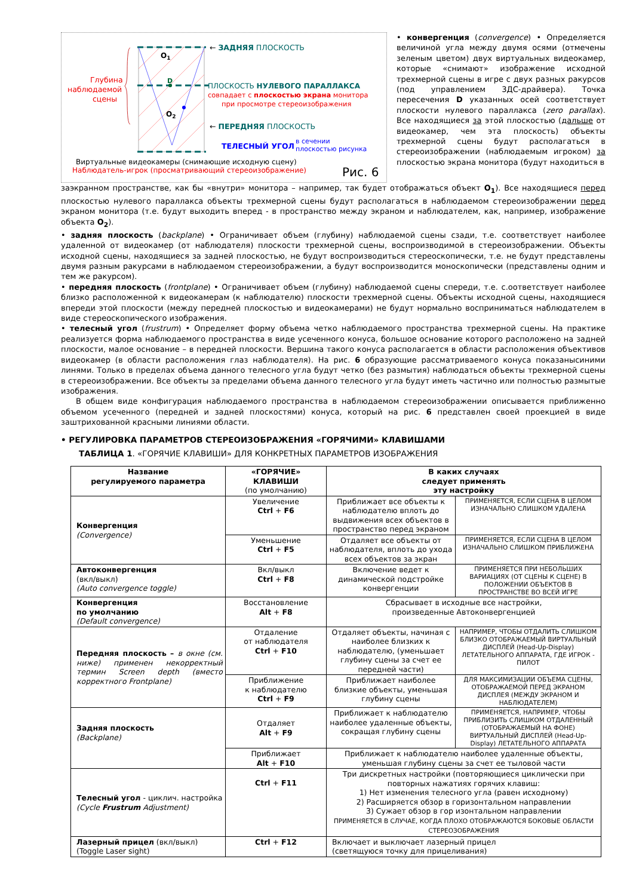Глубина
наблюдаемой
сцены
O1
D
O2
← ЗАДНЯЯ ПЛОСКОСТЬ
ПЛОСКОСТЬ НУЛЕВОГО ПАРАЛЛАКСА
совпадает с плоскостью экрана монитора
при просмотре стереоизображения
← ПЕРЕДНЯЯ ПЛОСКОСТЬ
ТЕЛЕСНЫЙ УГОЛ
в сечении
плоскостью рисунка
Виртуальные видеокамеры (снимающие исходную сцену)
Наблюдатель-игрок (просматривающий стереоизображение)
Рис. 6
• конвергенция (convergence) • Определяется величиной угла между двумя осями (отмечены зеленым цветом) двух виртуальных видеокамер, которые «снимают» изображение исходной трехмерной сцены в игре с двух разных ракурсов (под управлением 3ДС-драйвера). Точка пересечения D указанных осей соответствует плоскости нулевого параллакса (zero parallax). Все находящиеся за этой плоскостью (дальше от видеокамер, чем эта плоскость) объекты трехмерной сцены будут располагаться в стереоизображении (наблюдаемым игроком) за плоскостью экрана монитора (будут находиться в
заэкранном пространстве, как бы «внутри» монитора – например, так будет отображаться объект O<sub>1</sub>). Все находящиеся перед плоскостью нулевого параллакса объекты трехмерной сцены будут располагаться в наблюдаемом стереоизображении перед экраном монитора (т.е. будут выходить вперед - в пространство между экраном и наблюдателем, как, например, изображение объекта O<sub>2</sub>).
• задняя плоскость (backplane) • Ограничивает объем (глубину) наблюдаемой сцены сзади, т.е. соответствует наиболее удаленной от видеокамер (от наблюдателя) плоскости трехмерной сцены, воспроизводимой в стереоизображении. Объекты исходной сцены, находящиеся за задней плоскостью, не будут воспроизводиться стереоскопически, т.е. не будут представлены двумя разным ракурсами в наблюдаемом стереоизображении, а будут воспроизводится моноскопически (представлены одним и тем же ракурсом).
• передняя плоскость (frontplane) • Ограничивает объем (глубину) наблюдаемой сцены спереди, т.е. с.оответствует наиболее близко расположенной к видеокамерам (к наблюдателю) плоскости трехмерной сцены. Объекты исходной сцены, находящиеся впереди этой плоскости (между передней плоскостью и видеокамерами) не будут нормально воспринима­ться наблюдателем в виде стереоскопического изображения.
• телесный угол (frustrum) • Определяет форму объема четко наблюдаемого пространства трехмерной сцены. На практике реализуется форма наблюдаемого пространства в виде усеченного конуса, большое основание которого расположено на задней плоскости, малое основание – в передней плоскости. Вершина такого конуса располагается в области расположения объективов видеокамер (в области расположения глаз наблюдателя). На рис. 6 образующие рассматриваемого конуса показанысиними линями. Только в пределах объема данного телесного угла будут четко (без размытия) наблюдаться объекты трехмерной сцены в стереоизображении. Все объекты за пределами объема данного телесного угла будут иметь частично или полностью размытые изображения.
В общем виде конфигурация наблюдаемого пространства в наблюдаемом стереоизображении описывается приближенно объемом усеченного (передней и задней плоскостями) конуса, который на рис. 6 представлен своей проекцией в виде заштрихованной красными линиями области.
• РЕГУЛИРОВКА ПАРАМЕТРОВ СТЕРЕОИЗОБРАЖЕНИЯ «ГОРЯЧИМИ» КЛАВИШАМИ
ТАБЛИЦА 1. «ГОРЯЧИЕ КЛАВИШИ» ДЛЯ КОНКРЕТНЫХ ПАРАМЕТРОВ ИЗОБРАЖЕНИЯ
| Название регулируемого параметра | «ГОРЯЧИЕ» КЛАВИШИ (по умолчанию) | В каких случаях следует применять эту настройку | |
| --- | --- | --- | --- |
| Конвергенция (Convergence) | Увеличение Ctrl + F6 | Приближает все объекты к наблюдателю вплоть до выдвижения всех объектов в пространство перед экраном | ПРИМЕНЯЕТСЯ, ЕСЛИ СЦЕНА В ЦЕЛОМ ИЗНАЧАЛЬНО СЛИШКОМ УДАЛЕНА |
| | Уменьшение Ctrl + F5 | Отдаляет все объекты от наблюдателя, вплоть до ухода всех объектов за экран | ПРИМЕНЯЕТСЯ, ЕСЛИ СЦЕНА В ЦЕЛОМ ИЗНАЧАЛЬНО СЛИШКОМ ПРИБЛИЖЕНА |
| Автоконвергенция (вкл/выкл) (Auto convergence toggle) | Вкл/выкл Ctrl + F8 | Включение ведет к динамической подстройке конвергенции | ПРИМЕНЯЕТСЯ ПРИ НЕБОЛЬШИХ ВАРИАЦИЯХ (ОТ СЦЕНЫ К СЦЕНЕ) В ПОЛОЖЕНИИ ОБЪЕКТОВ В ПРОСТРАНСТВЕ ВО ВСЕЙ ИГРЕ |
| Конвергенция по умолчанию (Default convergence) | Восстановление Alt + F8 | Сбрасывает в исходные все настройки, произведенные Автоконвергенцией | |
| Передняя плоскость – в окне (см. ниже) применен некорректный термин Screen depth (вместо корректного Frontplane) | Отдаление от наблюдателя Ctrl + F10 | Отдаляет объекты, начиная с наиболее близких к наблюдателю, (уменьшает глубину сцены за счет ее передней части) | НАПРИМЕР, ЧТОБЫ ОТДАЛИТЬ СЛИШКОМ БЛИЗКО ОТОБРАЖАЕМЫЙ ВИРТУАЛЬНЫЙ ДИСПЛЕЙ (Head-Up-Display) ЛЕТАТЕЛЬНОГО АППАРАТА, ГДЕ ИГРОК - ПИЛОТ |
| | Приближение к наблюдателю Ctrl + F9 | Приближает наиболее близкие объекты, уменьшая глубину сцены | ДЛЯ МАКСИМИЗАЦИИ ОБЪЕМА СЦЕНЫ, ОТОБРАЖАЕМОЙ ПЕРЕД ЭКРАНОМ ДИСПЛЕЯ (МЕЖДУ ЭКРАНОМ И НАБЛЮДАТЕЛЕМ) |
| Задняя плоскость (Backplane) | Отдаляет Alt + F9 | Приближает к наблюдателю наиболее удаленные объекты, сокращая глубину сцены | ПРИМЕНЯЕТСЯ, НАПРИМЕР, ЧТОБЫ ПРИБЛИЗИТЬ СЛИШКОМ ОТДАЛЕННЫЙ (ОТОБРАЖАЕМЫЙ НА ФОНЕ) ВИРТУАЛЬНЫЙ ДИСПЛЕЙ (Head-Up-Display) ЛЕТАТЕЛЬНОГО АППАРАТА |
| | Приближает Alt + F10 | Приближает к наблюдателю наиболее удаленные объекты, уменьшая глубину сцены за счет ее тыловой части | |
| Телесный угол - циклич. настройка (Cycle Frustrum Adjustment) | Ctrl + F11 | Три дискретных настройки (повторяющиеся циклически при повторных нажатиях горячих клавиш: 1) Нет изменения телесного угла (равен исходному) 2) Расширяется обзор в горизонтальном направлении 3) Сужает обзор в гор изонтальном направлении ПРИМЕНЯЕТСЯ В СЛУЧАЕ, КОГДА ПЛОХО ОТОБРАЖАЮТСЯ БОКОВЫЕ ОБЛАСТИ СТЕРЕОЗОБРАЖЕНИЯ | |
| Лазерный прицел (вкл/выкл) (Toggle Laser sight) | Ctrl + F12 | Включает и выключает лазерный прицел (светящуюся точку для прицеливания) | |